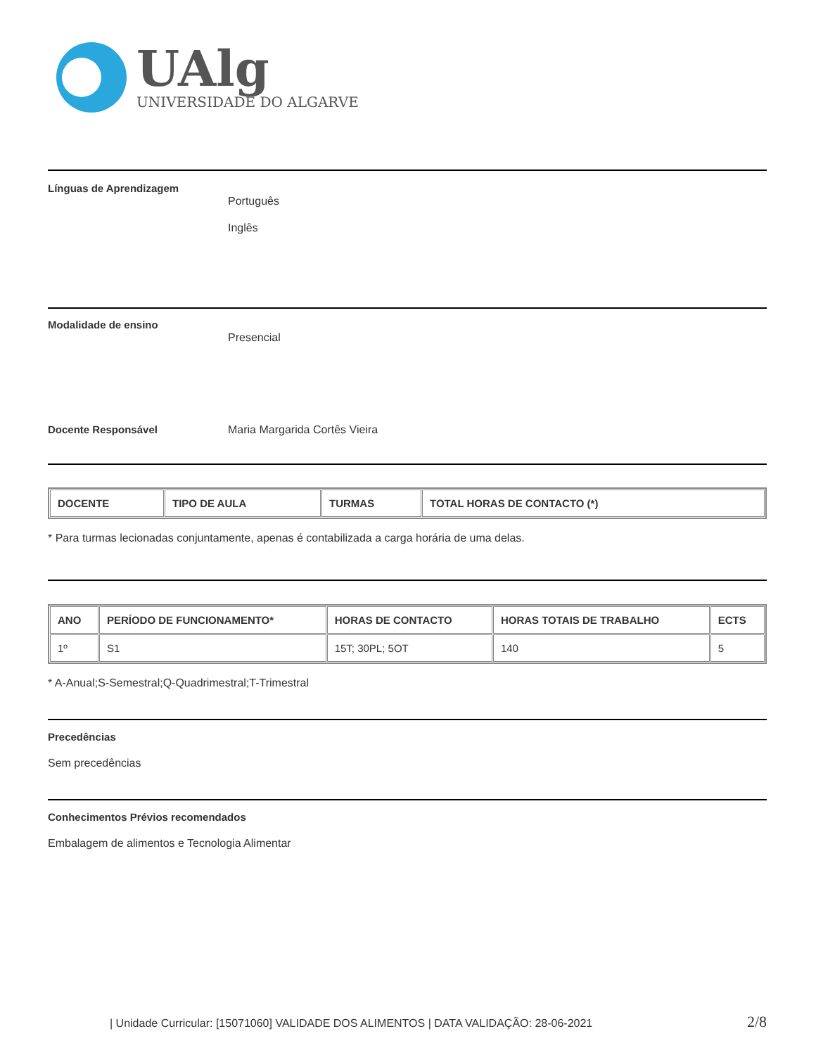UAlg
UNIVERSIDADE DO ALGARVE
Línguas de Aprendizagem
Português
Inglês
Modalidade de ensino
Presencial
Docente Responsável Maria Margarida Cortês Vieira
| DOCENTE | TIPO DE AULA | TURMAS | TOTAL HORAS DE CONTACTO (*) |
| --- | --- | --- | --- |
* Para turmas lecionadas conjuntamente, apenas é contabilizada a carga horária de uma delas.
| ANO | PERÍODO DE FUNCIONAMENTO* | HORAS DE CONTACTO | HORAS TOTAIS DE TRABALHO | ECTS |
| --- | --- | --- | --- | --- |
| 1º | S1 | 15T; 30PL; 5OT | 140 | 5 |
* A-Anual;S-Semestral;Q-Quadrimestral;T-Trimestral
Precedências
Sem precedências
Conhecimentos Prévios recomendados
Embalagem de alimentos e Tecnologia Alimentar
| Unidade Curricular: [15071060] VALIDADE DOS ALIMENTOS | DATA VALIDAÇÃO: 28-06-2021 2/8